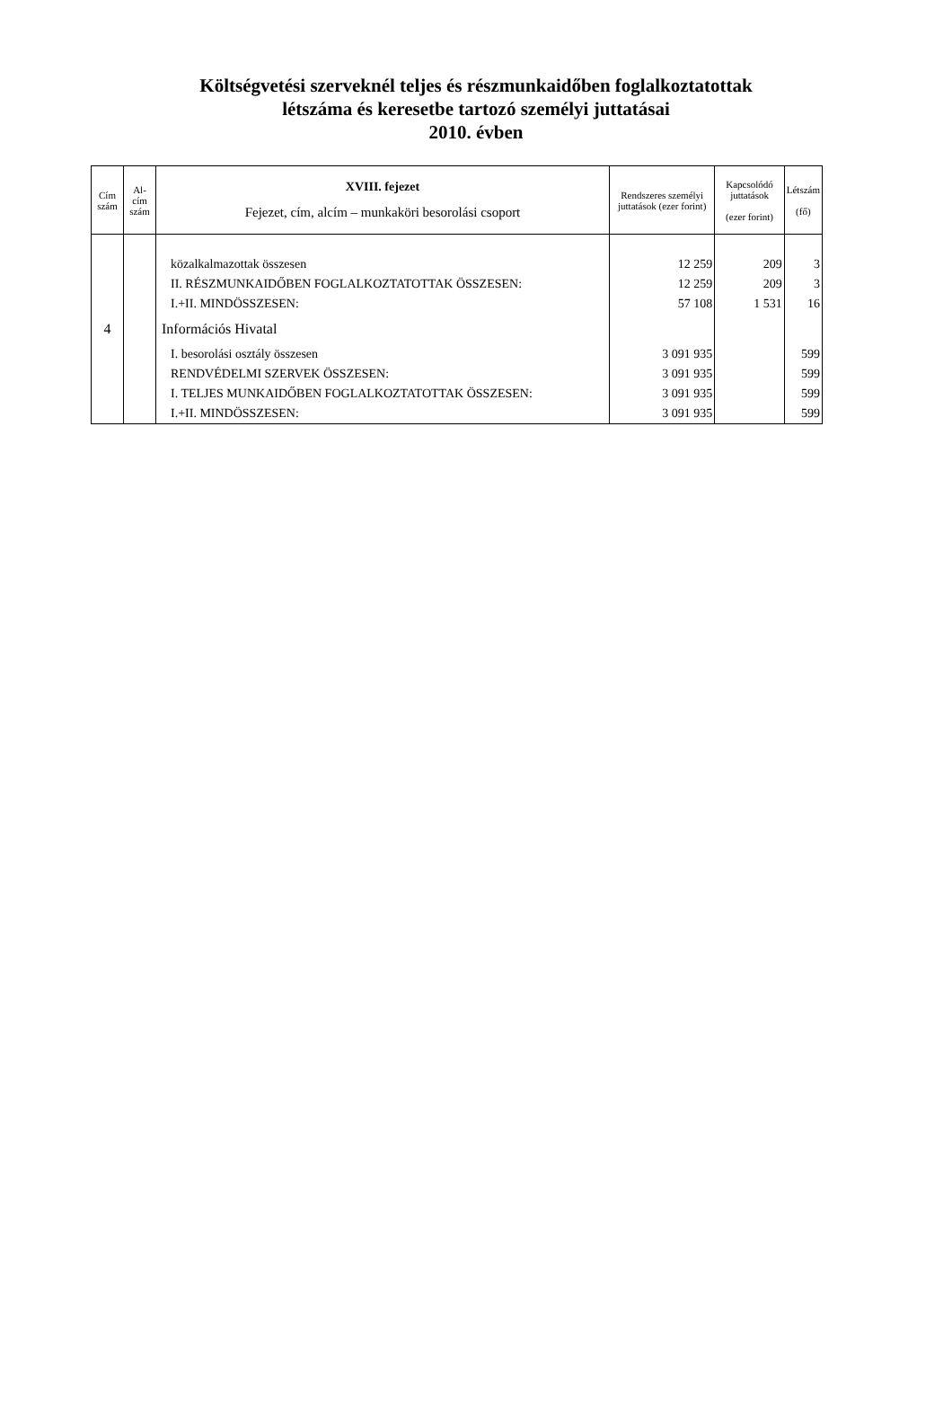Költségvetési szerveknél teljes és részmunkaidőben foglalkoztatottak
létszáma és keresetbe tartozó személyi juttatásai
2010. évben
| Cím szám | Al- cím szám | XVIII. fejezet Fejezet, cím, alcím – munkaköri besorolási csoport | Rendszeres személyi juttatások (ezer forint) | Kapcsolódó juttatások (ezer forint) | Létszám (fő) |
| --- | --- | --- | --- | --- | --- |
| | | közalkalmazottak összesen | 12 259 | 209 | 3 |
| | | II. RÉSZMUNKAIDŐBEN FOGLALKOZTATOTTAK ÖSSZESEN: | 12 259 | 209 | 3 |
| | | I.+II. MINDÖSSZESEN: | 57 108 | 1 531 | 16 |
| 4 | | Információs Hivatal | | | |
| | | I. besorolási osztály összesen | 3 091 935 | | 599 |
| | | RENDVÉDELMI SZERVEK ÖSSZESEN: | 3 091 935 | | 599 |
| | | I. TELJES MUNKAIDŐBEN FOGLALKOZTATOTTAK ÖSSZESEN: | 3 091 935 | | 599 |
| | | I.+II. MINDÖSSZESEN: | 3 091 935 | | 599 |